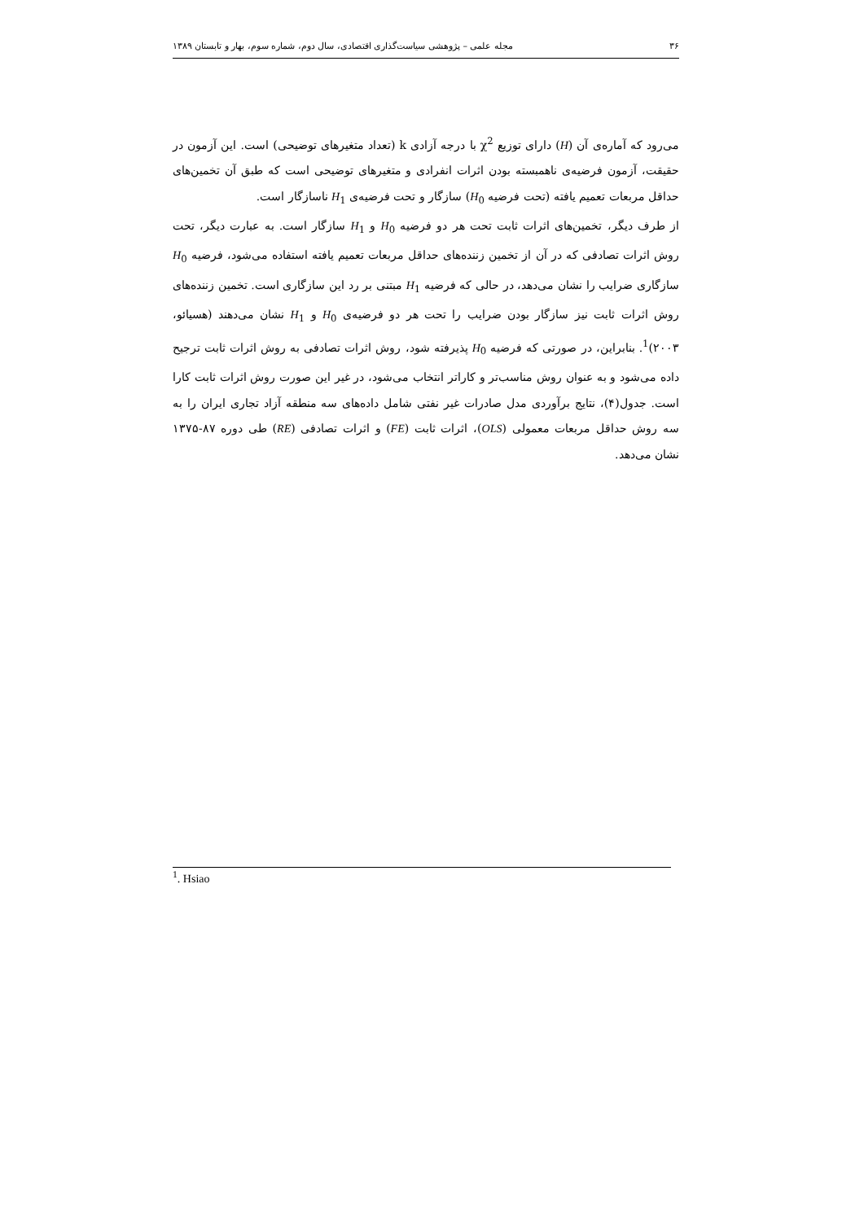۳۶ مجله علمی – پژوهشی سیاست‌گذاری اقتصادی، سال دوم، شماره سوم، بهار و تابستان ۱۳۸۹
می‌رود که آماره‌ی آن (H) دارای توزیع χ<sup>2</sup> با درجه آزادی k (تعداد متغیرهای توضیحی) است. این آزمون در حقیقت، آزمون فرضیه‌ی ناهمبسته بودن اثرات انفرادی و متغیرهای توضیحی است که طبق آن تخمین‌های حداقل مربعات تعمیم یافته (تحت فرضیه H<sub>0</sub>) سازگار و تحت فرضیه‌ی H<sub>1</sub> ناسازگار است.
از طرف دیگر، تخمین‌های اثرات ثابت تحت هر دو فرضیه H<sub>0</sub> و H<sub>1</sub> سازگار است. به عبارت دیگر، تحت روش اثرات تصادفی که در آن از تخمین زننده‌های حداقل مربعات تعمیم یافته استفاده می‌شود، فرضیه H<sub>0</sub> سازگاری ضرایب را نشان می‌دهد، در حالی که فرضیه H<sub>1</sub> مبتنی بر رد این سازگاری است. تخمین زننده‌های روش اثرات ثابت نیز سازگار بودن ضرایب را تحت هر دو فرضیه‌ی H<sub>0</sub> و H<sub>1</sub> نشان می‌دهند (هسیائو، ۲۰۰۳)<sup>1</sup>. بنابراین، در صورتی که فرضیه H<sub>0</sub> پذیرفته شود، روش اثرات تصادفی به روش اثرات ثابت ترجیح داده می‌شود و به عنوان روش مناسب‌تر و کاراتر انتخاب می‌شود، در غیر این صورت روش اثرات ثابت کارا است. جدول(۴)، نتایج برآوردی مدل صادرات غیر نفتی شامل داده‌های سه منطقه آزاد تجاری ایران را به سه روش حداقل مربعات معمولی (OLS)، اثرات ثابت (FE) و اثرات تصادفی (RE) طی دوره ۸۷-۱۳۷۵ نشان می‌دهد.
<sup>1</sup>. Hsiao